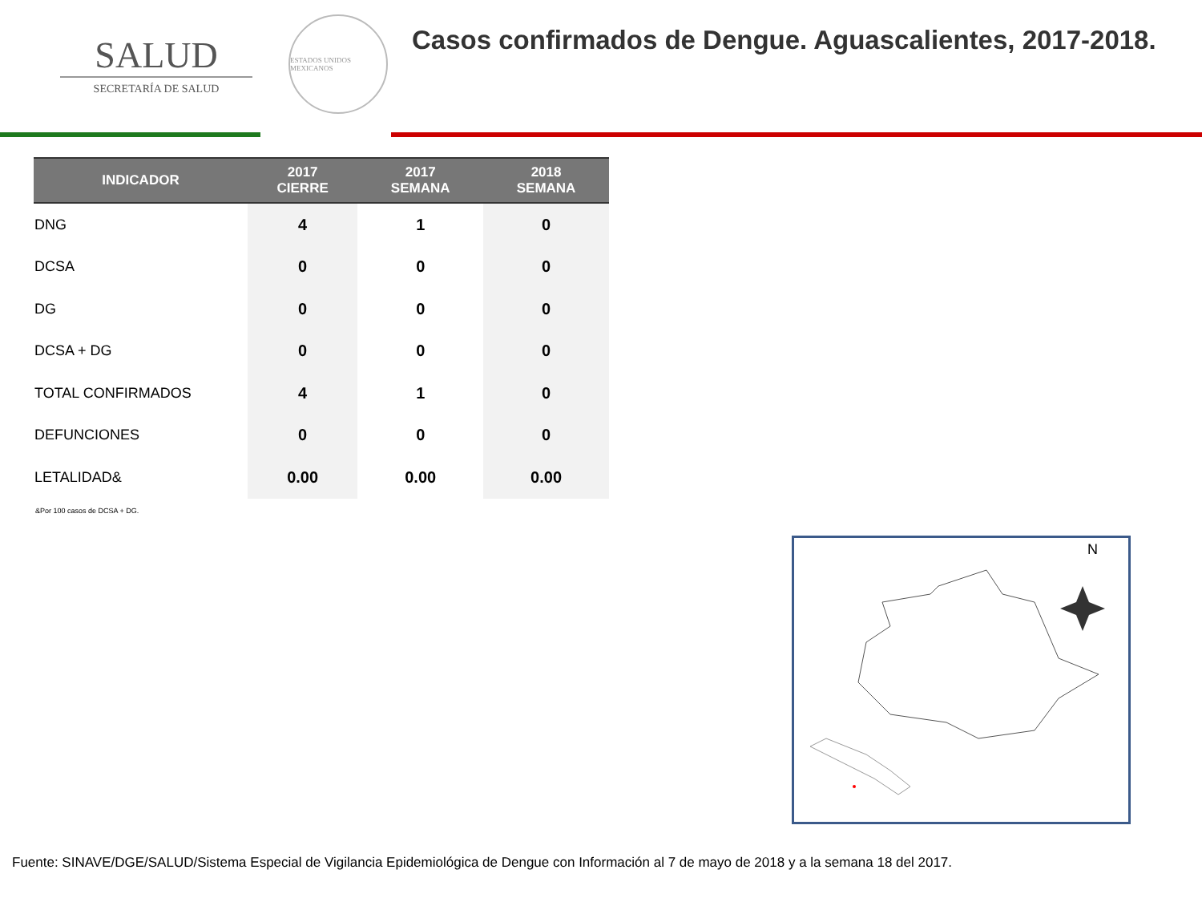SALUD
SECRETARÍA DE SALUD
ESTADOS UNIDOS MEXICANOS
Casos confirmados de Dengue. Aguascalientes, 2017-2018.
| INDICADOR | 2017 CIERRE | 2017 SEMANA | 2018 SEMANA |
| --- | --- | --- | --- |
| DNG | 4 | 1 | 0 |
| DCSA | 0 | 0 | 0 |
| DG | 0 | 0 | 0 |
| DCSA + DG | 0 | 0 | 0 |
| TOTAL CONFIRMADOS | 4 | 1 | 0 |
| DEFUNCIONES | 0 | 0 | 0 |
| LETALIDAD& | 0.00 | 0.00 | 0.00 |
&Por 100 casos de DCSA + DG.
N
Fuente: SINAVE/DGE/SALUD/Sistema Especial de Vigilancia Epidemiológica de Dengue con Información al 7 de mayo de 2018 y a la semana 18 del 2017.